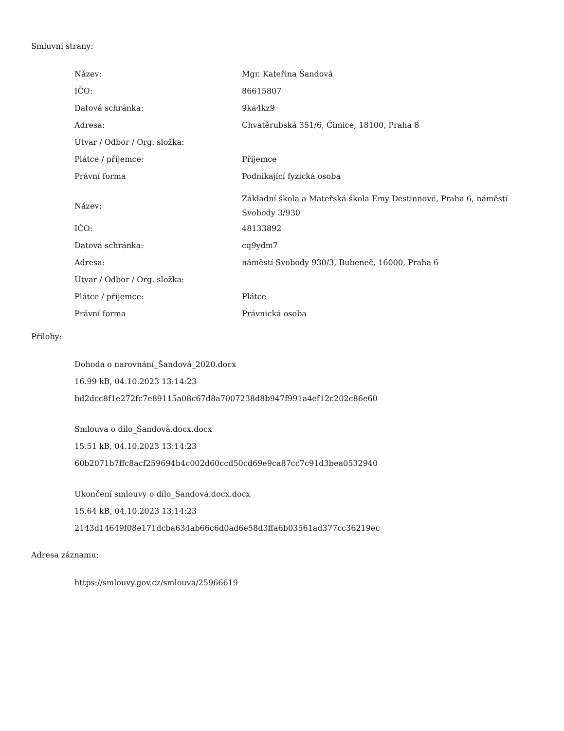Smluvní strany:
| Název: | Mgr. Kateřina Šandová |
| IČO: | 86615807 |
| Datová schránka: | 9ka4kz9 |
| Adresa: | Chvatěrubská 351/6, Čimice, 18100, Praha 8 |
| Útvar / Odbor / Org. složka: | |
| Plátce / příjemce: | Příjemce |
| Právní forma | Podnikající fyzická osoba |
| Název: | Základní škola a Mateřská škola Emy Destinnové, Praha 6, náměstí Svobody 3/930 |
| IČO: | 48133892 |
| Datová schránka: | cq9ydm7 |
| Adresa: | náměstí Svobody 930/3, Bubeneč, 16000, Praha 6 |
| Útvar / Odbor / Org. složka: | |
| Plátce / příjemce: | Plátce |
| Právní forma | Právnická osoba |
Přílohy:
Dohoda o narovnání_Šandová_2020.docx
16.99 kB, 04.10.2023 13:14:23
bd2dcc8f1e272fc7e89115a08c67d8a7007238d8b947f991a4ef12c202c86e60
Smlouva o dílo_Šandová.docx.docx
15.51 kB, 04.10.2023 13:14:23
60b2071b7ffc8acf259694b4c002d60ccd50cd69e9ca87cc7c91d3bea0532940
Ukončení smlouvy o dílo_Šandová.docx.docx
15.64 kB, 04.10.2023 13:14:23
2143d14649f08e171dcba634ab66c6d0ad6e58d3ffa6b03561ad377cc36219ec
Adresa záznamu:
https://smlouvy.gov.cz/smlouva/25966619